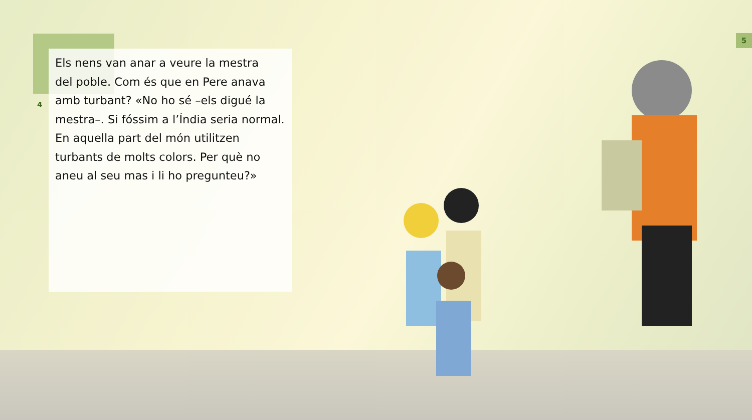4
5
Els nens van anar a veure la mestra
del poble. Com és que en Pere anava
amb turbant? «No ho sé –els digué la
mestra–. Si fóssim a l’Índia seria normal.
En aquella part del món utilitzen
turbants de molts colors. Per què no
aneu al seu mas i li ho pregunteu?»